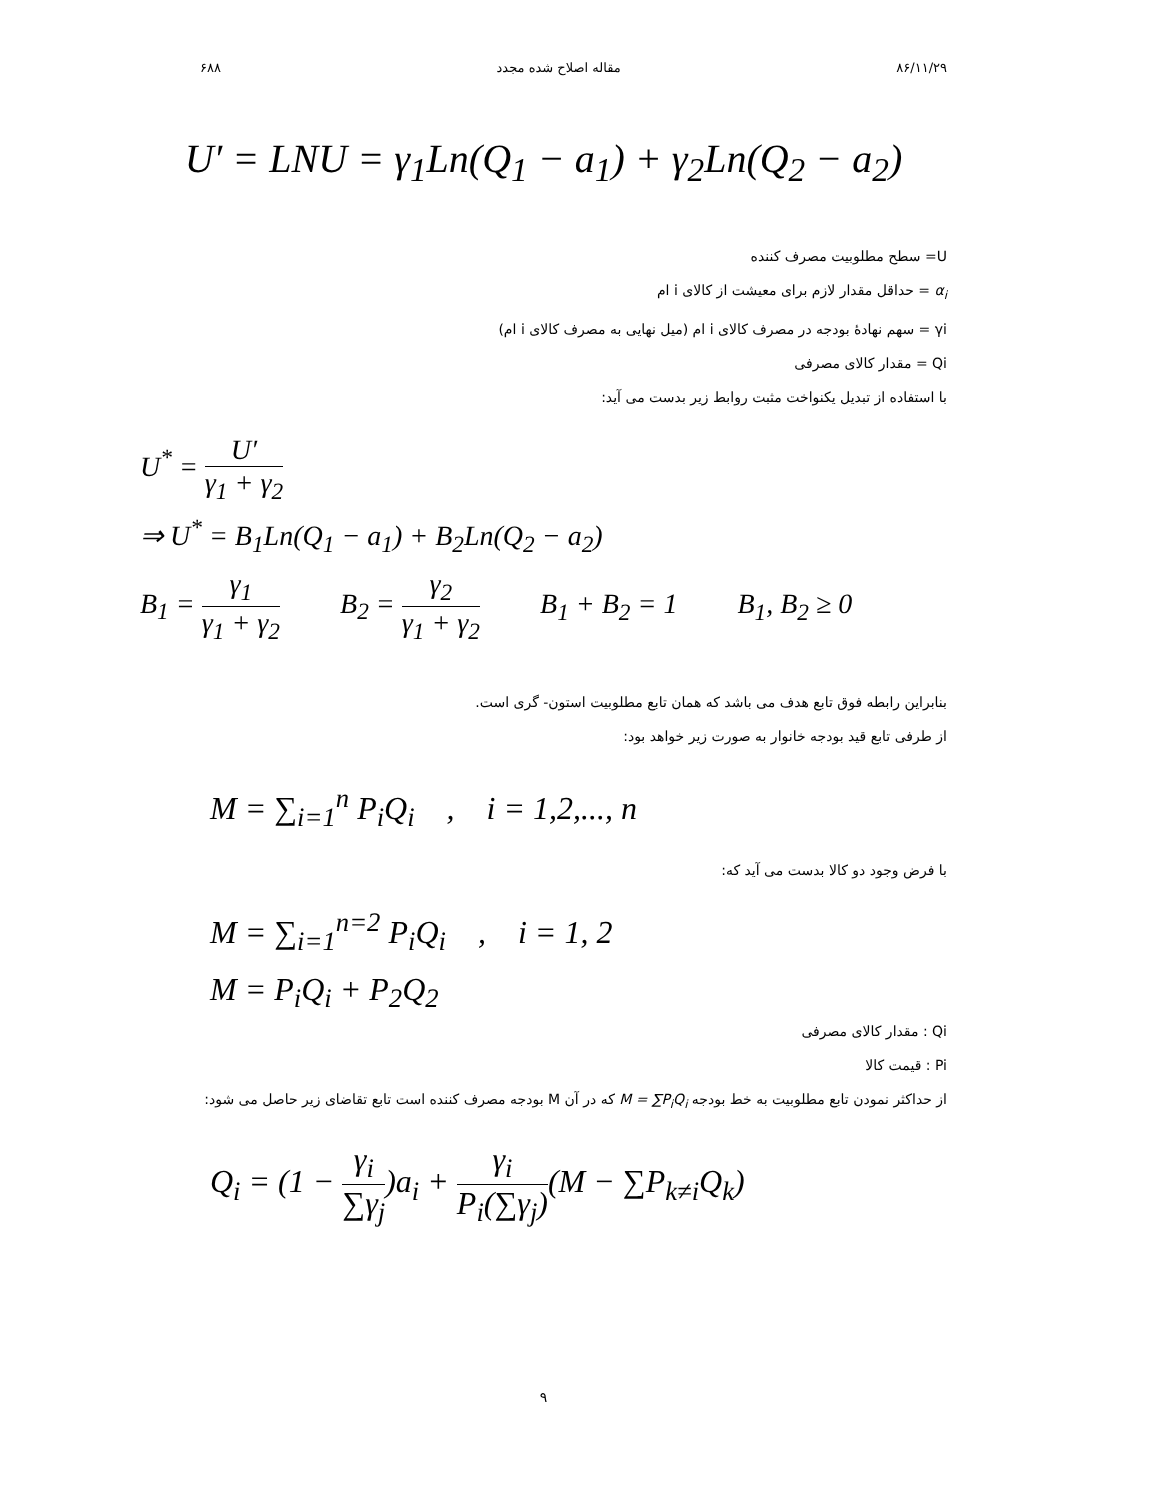۶۸۸ مقاله اصلاح شده مجدد ۸۶/۱۱/۲۹
U′ = LNU = γ<sub>1</sub>Ln(Q<sub>1</sub> − a<sub>1</sub>) + γ<sub>2</sub>Ln(Q<sub>2</sub> − a<sub>2</sub>)
U= سطح مطلوبیت مصرف کننده
α<sub>i</sub> = حداقل مقدار لازم برای معیشت از کالای i ام
γi = سهم نهادهٔ بودجه در مصرف کالای i ام (میل نهایی به مصرف کالای i ام)
Qi = مقدار کالای مصرفی
با استفاده از تبدیل یکنواخت مثبت روابط زیر بدست می آید:
U<sup>*</sup> = U′ γ<sub>1</sub> + γ<sub>2</sub>
⇒ U<sup>*</sup> = B<sub>1</sub>Ln(Q<sub>1</sub> − a<sub>1</sub>) + B<sub>2</sub>Ln(Q<sub>2</sub> − a<sub>2</sub>)
B<sub>1</sub> = γ<sub>1</sub> γ<sub>1</sub> + γ<sub>2</sub> B<sub>2</sub> = γ<sub>2</sub> γ<sub>1</sub> + γ<sub>2</sub> B<sub>1</sub> + B<sub>2</sub> = 1 B<sub>1</sub>, B<sub>2</sub> ≥ 0
بنابراین رابطه فوق تابع هدف می باشد که همان تابع مطلوبیت استون- گری است.
از طرفی تابع قید بودجه خانوار به صورت زیر خواهد بود:
M = ∑<sub>i=1</sub><sup>n</sup> P<sub>i</sub>Q<sub>i</sub> , i = 1,2,..., n
با فرض وجود دو کالا بدست می آید که:
M = ∑<sub>i=1</sub><sup>n=2</sup> P<sub>i</sub>Q<sub>i</sub> , i = 1, 2
M = P<sub>i</sub>Q<sub>i</sub> + P<sub>2</sub>Q<sub>2</sub>
Qi : مقدار کالای مصرفی
Pi : قیمت کالا
از حداکثر نمودن تابع مطلوبیت به خط بودجه M = ∑P<sub>i</sub>Q<sub>i</sub> که در آن M بودجه مصرف کننده است تابع تقاضای زیر حاصل می شود:
Q<sub>i</sub> = (1 − γ<sub>i</sub> ∑γ<sub>j</sub>)a<sub>i</sub> + γ<sub>i</sub> P<sub>i</sub>(∑γ<sub>j</sub>)(M − ∑P<sub>k≠i</sub>Q<sub>k</sub>)
۹